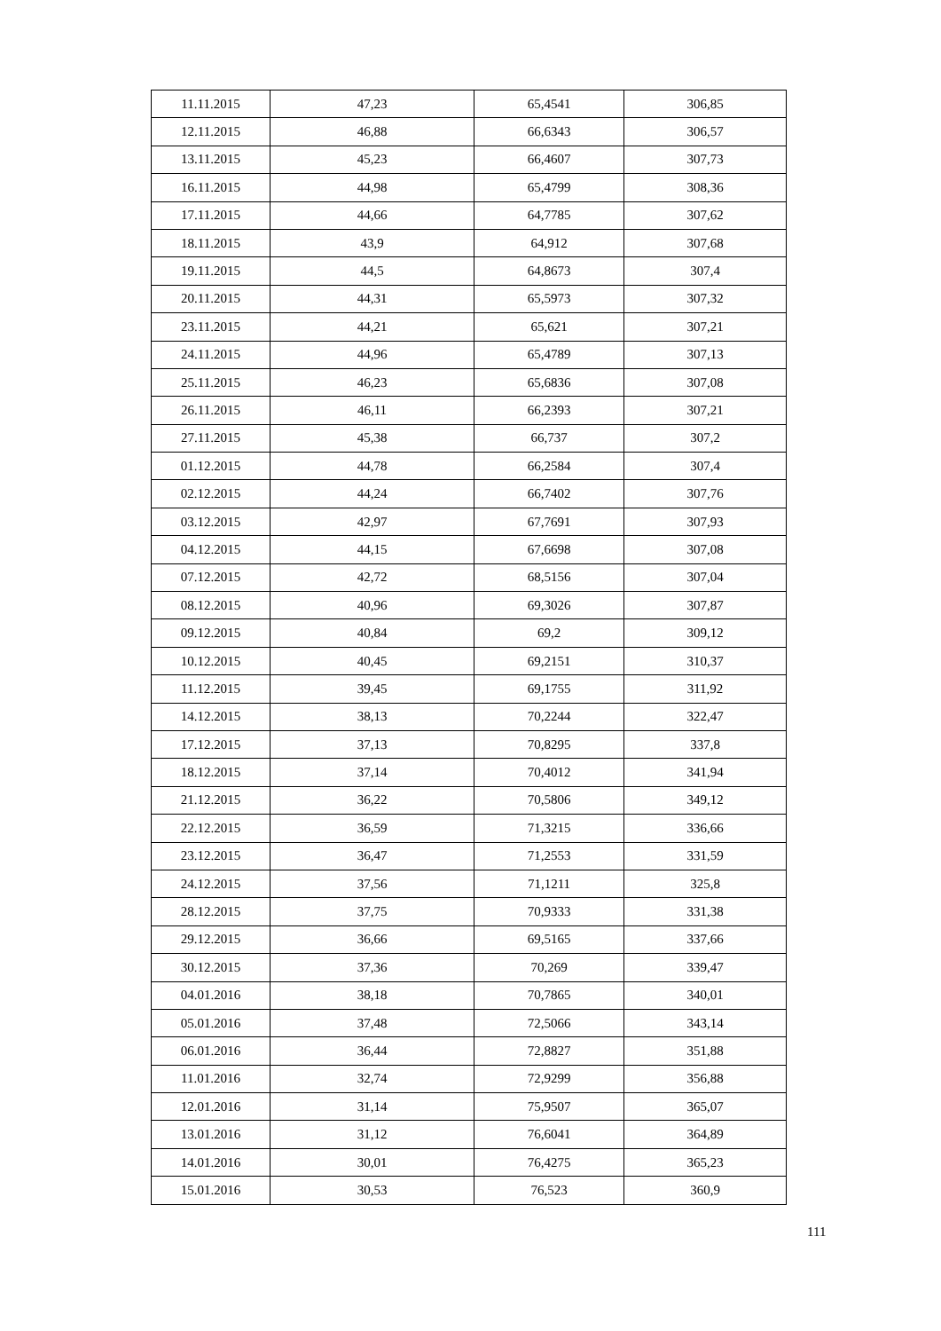| 11.11.2015 | 47,23 | 65,4541 | 306,85 |
| 12.11.2015 | 46,88 | 66,6343 | 306,57 |
| 13.11.2015 | 45,23 | 66,4607 | 307,73 |
| 16.11.2015 | 44,98 | 65,4799 | 308,36 |
| 17.11.2015 | 44,66 | 64,7785 | 307,62 |
| 18.11.2015 | 43,9 | 64,912 | 307,68 |
| 19.11.2015 | 44,5 | 64,8673 | 307,4 |
| 20.11.2015 | 44,31 | 65,5973 | 307,32 |
| 23.11.2015 | 44,21 | 65,621 | 307,21 |
| 24.11.2015 | 44,96 | 65,4789 | 307,13 |
| 25.11.2015 | 46,23 | 65,6836 | 307,08 |
| 26.11.2015 | 46,11 | 66,2393 | 307,21 |
| 27.11.2015 | 45,38 | 66,737 | 307,2 |
| 01.12.2015 | 44,78 | 66,2584 | 307,4 |
| 02.12.2015 | 44,24 | 66,7402 | 307,76 |
| 03.12.2015 | 42,97 | 67,7691 | 307,93 |
| 04.12.2015 | 44,15 | 67,6698 | 307,08 |
| 07.12.2015 | 42,72 | 68,5156 | 307,04 |
| 08.12.2015 | 40,96 | 69,3026 | 307,87 |
| 09.12.2015 | 40,84 | 69,2 | 309,12 |
| 10.12.2015 | 40,45 | 69,2151 | 310,37 |
| 11.12.2015 | 39,45 | 69,1755 | 311,92 |
| 14.12.2015 | 38,13 | 70,2244 | 322,47 |
| 17.12.2015 | 37,13 | 70,8295 | 337,8 |
| 18.12.2015 | 37,14 | 70,4012 | 341,94 |
| 21.12.2015 | 36,22 | 70,5806 | 349,12 |
| 22.12.2015 | 36,59 | 71,3215 | 336,66 |
| 23.12.2015 | 36,47 | 71,2553 | 331,59 |
| 24.12.2015 | 37,56 | 71,1211 | 325,8 |
| 28.12.2015 | 37,75 | 70,9333 | 331,38 |
| 29.12.2015 | 36,66 | 69,5165 | 337,66 |
| 30.12.2015 | 37,36 | 70,269 | 339,47 |
| 04.01.2016 | 38,18 | 70,7865 | 340,01 |
| 05.01.2016 | 37,48 | 72,5066 | 343,14 |
| 06.01.2016 | 36,44 | 72,8827 | 351,88 |
| 11.01.2016 | 32,74 | 72,9299 | 356,88 |
| 12.01.2016 | 31,14 | 75,9507 | 365,07 |
| 13.01.2016 | 31,12 | 76,6041 | 364,89 |
| 14.01.2016 | 30,01 | 76,4275 | 365,23 |
| 15.01.2016 | 30,53 | 76,523 | 360,9 |
111